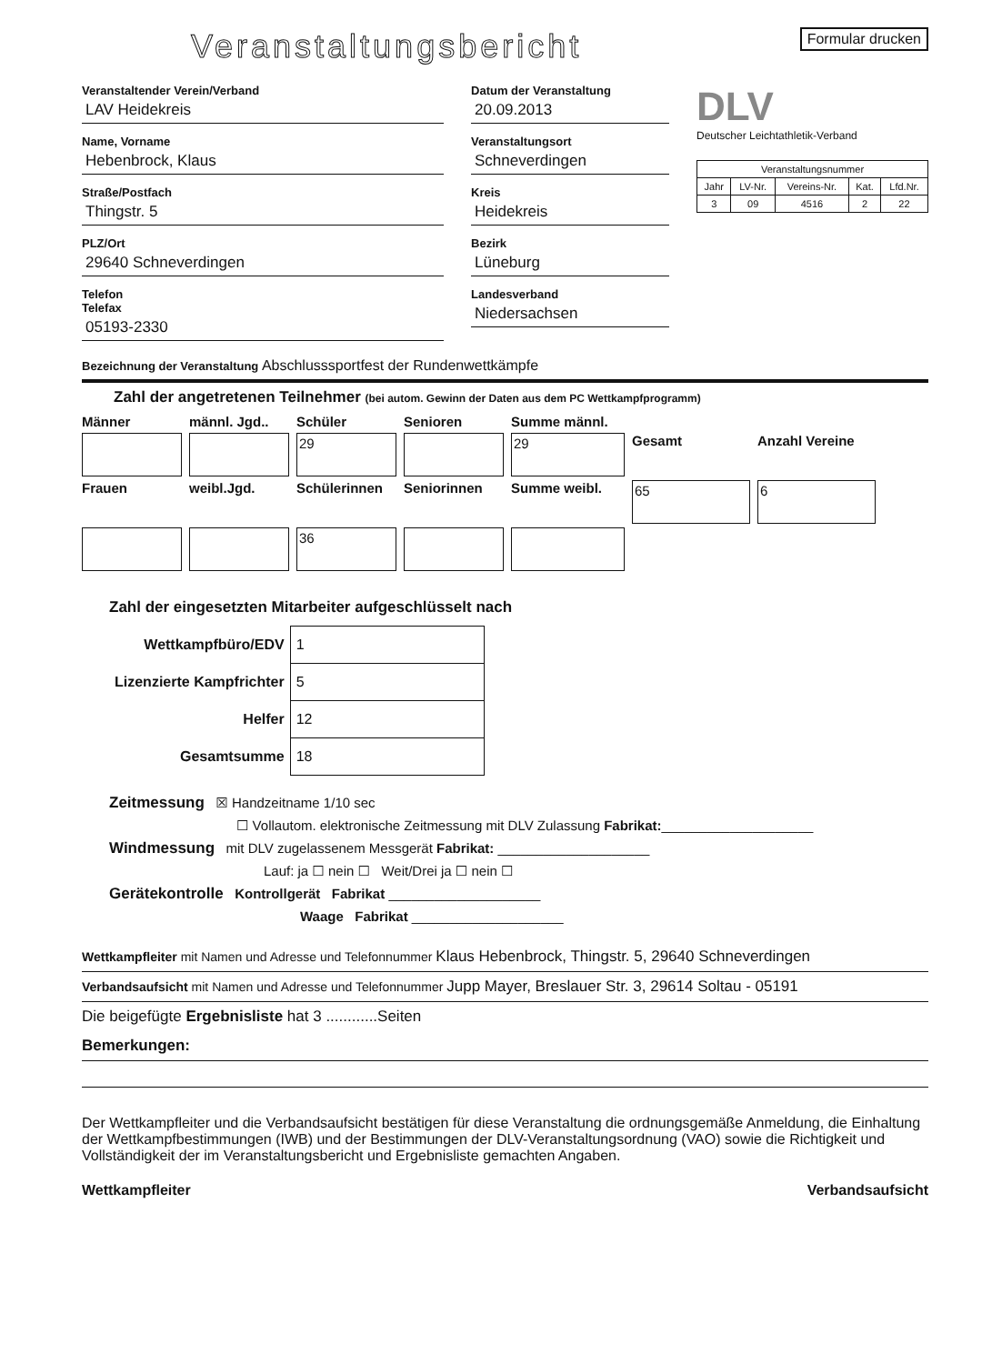Veranstaltungsbericht
Formular drucken
Veranstaltender Verein/Verband
LAV Heidekreis
Name, Vorname
Hebenbrock, Klaus
Straße/Postfach
Thingstr. 5
PLZ/Ort
29640 Schneverdingen
Telefon
Telefax
05193-2330
Datum der Veranstaltung
20.09.2013
Veranstaltungsort
Schneverdingen
Kreis
Heidekreis
Bezirk
Lüneburg
Landesverband
Niedersachsen
DLV
Deutscher Leichtathletik-Verband
| Veranstaltungsnummer | | | | |
| Jahr | LV-Nr. | Vereins-Nr. | Kat. | Lfd.Nr. |
| 3 | 09 | 4516 | 2 | 22 |
Bezeichnung der Veranstaltung Abschlusssportfest der Rundenwettkämpfe
Zahl der angetretenen Teilnehmer (bei autom. Gewinn der Daten aus dem PC Wettkampfprogramm)
Männer
männl. Jgd..
Schüler
Senioren
Summe männl.
29
29
Gesamt
Anzahl Vereine
Frauen
weibl.Jgd.
Schülerinnen
Seniorinnen
Summe weibl.
65
6
36
Zahl der eingesetzten Mitarbeiter aufgeschlüsselt nach
| Wettkampfbüro/EDV | 1 |
| Lizenzierte Kampfrichter | 5 |
| Helfer | 12 |
| Gesamtsumme | 18 |
Zeitmessung ☒ Handzeitname 1/10 sec
☐ Vollautom. elektronische Zeitmessung mit DLV Zulassung Fabrikat:____________________
Windmessung mit DLV zugelassenem Messgerät Fabrikat: ____________________
Lauf: ja ☐ nein ☐ Weit/Drei ja ☐ nein ☐
Gerätekontrolle Kontrollgerät Fabrikat ____________________
Waage Fabrikat ____________________
Wettkampfleiter mit Namen und Adresse und Telefonnummer Klaus Hebenbrock, Thingstr. 5, 29640 Schneverdingen
Verbandsaufsicht mit Namen und Adresse und Telefonnummer Jupp Mayer, Breslauer Str. 3, 29614 Soltau - 05191
Die beigefügte Ergebnisliste hat 3 ............Seiten
Bemerkungen:
Der Wettkampfleiter und die Verbandsaufsicht bestätigen für diese Veranstaltung die ordnungsgemäße Anmeldung, die Einhaltung der Wettkampfbestimmungen (IWB) und der Bestimmungen der DLV-Veranstaltungsordnung (VAO) sowie die Richtigkeit und Vollständigkeit der im Veranstaltungsbericht und Ergebnisliste gemachten Angaben.
Wettkampfleiter Verbandsaufsicht